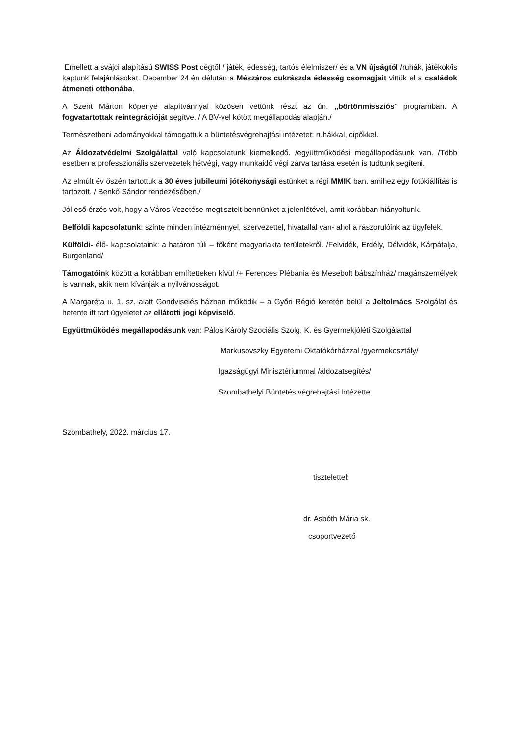Emellett a svájci alapítású SWISS Post cégtől / játék, édesség, tartós élelmiszer/ és a VN újságtól /ruhák, játékok/is kaptunk felajánlásokat. December 24.én délután a Mészáros cukrászda édesség csomagjait vittük el a családok átmeneti otthonába.
A Szent Márton köpenye alapítvánnyal közösen vettünk részt az ún. „börtönmissziós” programban. A fogvatartottak reintegrációját segítve. / A BV-vel kötött megállapodás alapján./
Természetbeni adományokkal támogattuk a büntetésvégrehajtási intézetet: ruhákkal, cipőkkel.
Az Áldozatvédelmi Szolgálattal való kapcsolatunk kiemelkedő. /együttműködési megállapodásunk van. /Több esetben a professzionális szervezetek hétvégi, vagy munkaidő végi zárva tartása esetén is tudtunk segíteni.
Az elmúlt év őszén tartottuk a 30 éves jubileumi jótékonysági estünket a régi MMIK ban, amihez egy fotókiállítás is tartozott. / Benkő Sándor rendezésében./
Jól eső érzés volt, hogy a Város Vezetése megtisztelt bennünket a jelenlétével, amit korábban hiányoltunk.
Belföldi kapcsolatunk: szinte minden intézménnyel, szervezettel, hivatallal van- ahol a rászorulóink az ügyfelek.
Külföldi- élő- kapcsolataink: a határon túli – főként magyarlakta területekről. /Felvidék, Erdély, Délvidék, Kárpátalja, Burgenland/
Támogatóink között a korábban említetteken kívül /+ Ferences Plébánia és Mesebolt bábszínház/ magánszemélyek is vannak, akik nem kívánják a nyilvánosságot.
A Margaréta u. 1. sz. alatt Gondviselés házban működik – a Győri Régió keretén belül a Jeltolmács Szolgálat és hetente itt tart ügyeletet az ellátotti jogi képviselő.
Együttműködés megállapodásunk van: Pálos Károly Szociális Szolg. K. és Gyermekjóléti Szolgálattal
Markusovszky Egyetemi Oktatókórházzal /gyermekosztály/
Igazságügyi Minisztériummal /áldozatsegítés/
Szombathelyi Büntetés végrehajtási Intézettel
Szombathely, 2022. március 17.
tisztelettel:
dr. Asbóth Mária sk.
csoportvezető